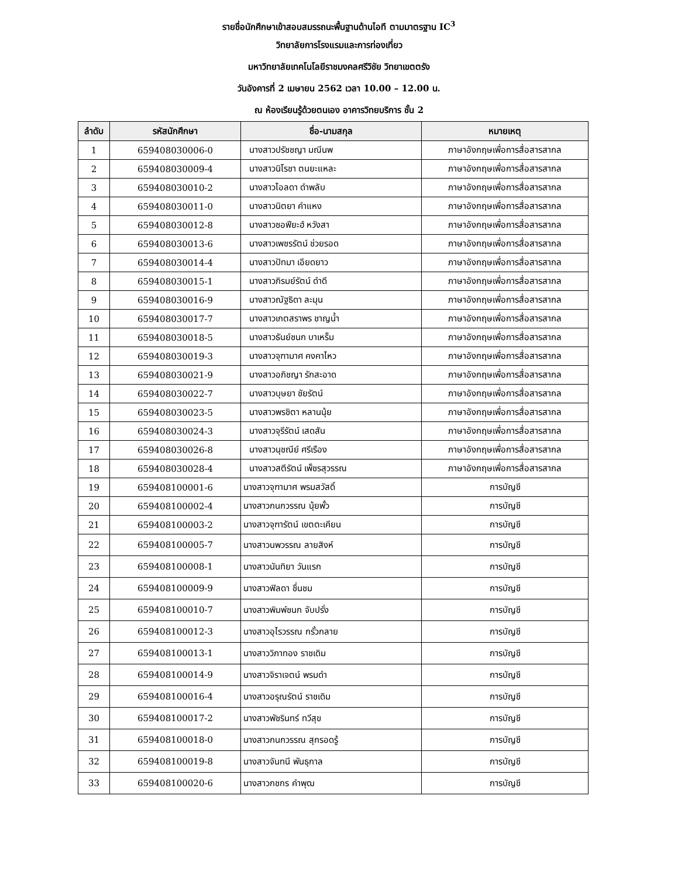รายชื่อนักศึกษาเข้าสอบสมรรถนะพื้นฐานด้านไอที ตามมาตรฐาน IC<sup>3</sup>
วิทยาลัยการโรงแรมและการท่องเที่ยว
มหาวิทยาลัยเทคโนโลยีราชมงคลศรีวิชัย วิทยาเขตตรัง
วันอังคารที่ 2 เมษายน 2562 เวลา 10.00 – 12.00 น.
ณ ห้องเรียนรู้ด้วยตนเอง อาคารวิทยบริการ ชั้น 2
| ลำดับ | รหัสนักศึกษา | ชื่อ-นามสกุล | หมายเหตุ |
| --- | --- | --- | --- |
| 1 | 659408030006-0 | นางสาวปรัชชญา มณีนพ | ภาษาอังกฤษเพื่อการสื่อสารสากล |
| 2 | 659408030009-4 | นางสาวนิโรชา ตนยะแหละ | ภาษาอังกฤษเพื่อการสื่อสารสากล |
| 3 | 659408030010-2 | นางสาวไอลดา ดำพลับ | ภาษาอังกฤษเพื่อการสื่อสารสากล |
| 4 | 659408030011-0 | นางสาวนิตยา คำแหง | ภาษาอังกฤษเพื่อการสื่อสารสากล |
| 5 | 659408030012-8 | นางสาวซอฟียะฮ์ หวังสา | ภาษาอังกฤษเพื่อการสื่อสารสากล |
| 6 | 659408030013-6 | นางสาวเพชรรัตน์ ช่วยรอด | ภาษาอังกฤษเพื่อการสื่อสารสากล |
| 7 | 659408030014-4 | นางสาวปัทมา เอียดยาว | ภาษาอังกฤษเพื่อการสื่อสารสากล |
| 8 | 659408030015-1 | นางสาวภิรมย์รัตน์ ดำดี | ภาษาอังกฤษเพื่อการสื่อสารสากล |
| 9 | 659408030016-9 | นางสาวณัฐธิดา ละมุน | ภาษาอังกฤษเพื่อการสื่อสารสากล |
| 10 | 659408030017-7 | นางสาวเกตสราพร ชาญน้ำ | ภาษาอังกฤษเพื่อการสื่อสารสากล |
| 11 | 659408030018-5 | นางสาวธันย์ชนก บาเหร็ม | ภาษาอังกฤษเพื่อการสื่อสารสากล |
| 12 | 659408030019-3 | นางสาวจุฑามาศ คงคาไหว | ภาษาอังกฤษเพื่อการสื่อสารสากล |
| 13 | 659408030021-9 | นางสาวอภิชญา รักสะอาด | ภาษาอังกฤษเพื่อการสื่อสารสากล |
| 14 | 659408030022-7 | นางสาวบุษยา ชัยรัตน์ | ภาษาอังกฤษเพื่อการสื่อสารสากล |
| 15 | 659408030023-5 | นางสาวพรชิตา หลานนุ้ย | ภาษาอังกฤษเพื่อการสื่อสารสากล |
| 16 | 659408030024-3 | นางสาวจุรีรัตน์ เสดสัน | ภาษาอังกฤษเพื่อการสื่อสารสากล |
| 17 | 659408030026-8 | นางสาวนุชณีย์ ศรีเรือง | ภาษาอังกฤษเพื่อการสื่อสารสากล |
| 18 | 659408030028-4 | นางสาวสตีรัตน์ เพ็ชรสุวรรณ | ภาษาอังกฤษเพื่อการสื่อสารสากล |
| 19 | 659408100001-6 | นางสาวจุฑามาศ พรมสวัสดิ์ | การบัญชี |
| 20 | 659408100002-4 | นางสาวกนกวรรณ นุ้ยพั้ว | การบัญชี |
| 21 | 659408100003-2 | นางสาวจุฑารัตน์ เขตตะเคียน | การบัญชี |
| 22 | 659408100005-7 | นางสาวนพวรรณ ลายสิงห์ | การบัญชี |
| 23 | 659408100008-1 | นางสาวนันทิยา วันแรก | การบัญชี |
| 24 | 659408100009-9 | นางสาวฟิลดา ชื่นชม | การบัญชี |
| 25 | 659408100010-7 | นางสาวพิมพ์ชนก จับปรั่ง | การบัญชี |
| 26 | 659408100012-3 | นางสาวอุไรวรรณ กรั้วกลาย | การบัญชี |
| 27 | 659408100013-1 | นางสาววิภาทอง ราชเดิม | การบัญชี |
| 28 | 659408100014-9 | นางสาวจิราเจตน์ พรมดำ | การบัญชี |
| 29 | 659408100016-4 | นางสาวอรุณรัตน์ ราชเดิม | การบัญชี |
| 30 | 659408100017-2 | นางสาวพัชรินทร์ ทวีสุข | การบัญชี |
| 31 | 659408100018-0 | นางสาวกนกวรรณ สุกรอดรู้ | การบัญชี |
| 32 | 659408100019-8 | นางสาวจันทนี พันธุกาล | การบัญชี |
| 33 | 659408100020-6 | นางสาวกชกร คำพุฒ | การบัญชี |